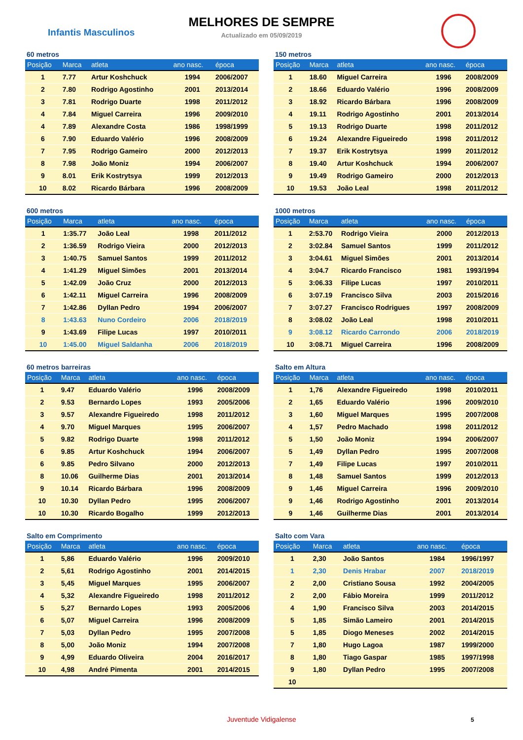MELHORES DE SEMPRE
Infantis Masculinos
Actualizado em 05/09/2019
60 metros
| Posição | Marca | atleta | ano nasc. | época |
| --- | --- | --- | --- | --- |
| 1 | 7.77 | Artur Koshchuck | 1994 | 2006/2007 |
| 2 | 7.80 | Rodrigo Agostinho | 2001 | 2013/2014 |
| 3 | 7.81 | Rodrigo Duarte | 1998 | 2011/2012 |
| 4 | 7.84 | Miguel Carreira | 1996 | 2009/2010 |
| 4 | 7.89 | Alexandre Costa | 1986 | 1998/1999 |
| 6 | 7.90 | Eduardo Valério | 1996 | 2008/2009 |
| 7 | 7.95 | Rodrigo Gameiro | 2000 | 2012/2013 |
| 8 | 7.98 | João Moniz | 1994 | 2006/2007 |
| 9 | 8.01 | Erik Kostrytsya | 1999 | 2012/2013 |
| 10 | 8.02 | Ricardo Bárbara | 1996 | 2008/2009 |
150 metros
| Posição | Marca | atleta | ano nasc. | época |
| --- | --- | --- | --- | --- |
| 1 | 18.60 | Miguel Carreira | 1996 | 2008/2009 |
| 2 | 18.66 | Eduardo Valério | 1996 | 2008/2009 |
| 3 | 18.92 | Ricardo Bárbara | 1996 | 2008/2009 |
| 4 | 19.11 | Rodrigo Agostinho | 2001 | 2013/2014 |
| 5 | 19.13 | Rodrigo Duarte | 1998 | 2011/2012 |
| 6 | 19.24 | Alexandre Figueiredo | 1998 | 2011/2012 |
| 7 | 19.37 | Erik Kostrytsya | 1999 | 2011/2012 |
| 8 | 19.40 | Artur Koshchuck | 1994 | 2006/2007 |
| 9 | 19.49 | Rodrigo Gameiro | 2000 | 2012/2013 |
| 10 | 19.53 | João Leal | 1998 | 2011/2012 |
600 metros
| Posição | Marca | atleta | ano nasc. | época |
| --- | --- | --- | --- | --- |
| 1 | 1:35.77 | João Leal | 1998 | 2011/2012 |
| 2 | 1:36.59 | Rodrigo Vieira | 2000 | 2012/2013 |
| 3 | 1:40.75 | Samuel Santos | 1999 | 2011/2012 |
| 4 | 1:41.29 | Miguel Simões | 2001 | 2013/2014 |
| 5 | 1:42.09 | João Cruz | 2000 | 2012/2013 |
| 6 | 1:42.11 | Miguel Carreira | 1996 | 2008/2009 |
| 7 | 1:42.86 | Dyllan Pedro | 1994 | 2006/2007 |
| 8 | 1:43.63 | Nuno Cordeiro | 2006 | 2018/2019 |
| 9 | 1:43.69 | Filipe Lucas | 1997 | 2010/2011 |
| 10 | 1:45.00 | Miguel Saldanha | 2006 | 2018/2019 |
1000 metros
| Posição | Marca | atleta | ano nasc. | época |
| --- | --- | --- | --- | --- |
| 1 | 2:53.70 | Rodrigo Vieira | 2000 | 2012/2013 |
| 2 | 3:02.84 | Samuel Santos | 1999 | 2011/2012 |
| 3 | 3:04.61 | Miguel Simões | 2001 | 2013/2014 |
| 4 | 3:04.7 | Ricardo Francisco | 1981 | 1993/1994 |
| 5 | 3:06.33 | Filipe Lucas | 1997 | 2010/2011 |
| 6 | 3:07.19 | Francisco Silva | 2003 | 2015/2016 |
| 7 | 3:07.27 | Francisco Rodrigues | 1997 | 2008/2009 |
| 8 | 3:08.02 | João Leal | 1998 | 2010/2011 |
| 9 | 3:08.12 | Ricardo Carrondo | 2006 | 2018/2019 |
| 10 | 3:08.71 | Miguel Carreira | 1996 | 2008/2009 |
60 metros barreiras
| Posição | Marca | atleta | ano nasc. | época |
| --- | --- | --- | --- | --- |
| 1 | 9.47 | Eduardo Valério | 1996 | 2008/2009 |
| 2 | 9.53 | Bernardo Lopes | 1993 | 2005/2006 |
| 3 | 9.57 | Alexandre Figueiredo | 1998 | 2011/2012 |
| 4 | 9.70 | Miguel Marques | 1995 | 2006/2007 |
| 5 | 9.82 | Rodrigo Duarte | 1998 | 2011/2012 |
| 6 | 9.85 | Artur Koshchuck | 1994 | 2006/2007 |
| 6 | 9.85 | Pedro Silvano | 2000 | 2012/2013 |
| 8 | 10.06 | Guilherme Dias | 2001 | 2013/2014 |
| 9 | 10.14 | Ricardo Bárbara | 1996 | 2008/2009 |
| 10 | 10.30 | Dyllan Pedro | 1995 | 2006/2007 |
| 10 | 10.30 | Ricardo Bogalho | 1999 | 2012/2013 |
Salto em Altura
| Posição | Marca | atleta | ano nasc. | época |
| --- | --- | --- | --- | --- |
| 1 | 1,76 | Alexandre Figueiredo | 1998 | 2010/2011 |
| 2 | 1,65 | Eduardo Valério | 1996 | 2009/2010 |
| 3 | 1,60 | Miguel Marques | 1995 | 2007/2008 |
| 4 | 1,57 | Pedro Machado | 1998 | 2011/2012 |
| 5 | 1,50 | João Moniz | 1994 | 2006/2007 |
| 5 | 1,49 | Dyllan Pedro | 1995 | 2007/2008 |
| 7 | 1,49 | Filipe Lucas | 1997 | 2010/2011 |
| 8 | 1,48 | Samuel Santos | 1999 | 2012/2013 |
| 9 | 1,46 | Miguel Carreira | 1996 | 2009/2010 |
| 9 | 1,46 | Rodrigo Agostinho | 2001 | 2013/2014 |
| 9 | 1,46 | Guilherme Dias | 2001 | 2013/2014 |
Salto em Comprimento
| Posição | Marca | atleta | ano nasc. | época |
| --- | --- | --- | --- | --- |
| 1 | 5,86 | Eduardo Valério | 1996 | 2009/2010 |
| 2 | 5,61 | Rodrigo Agostinho | 2001 | 2014/2015 |
| 3 | 5,45 | Miguel Marques | 1995 | 2006/2007 |
| 4 | 5,32 | Alexandre Figueiredo | 1998 | 2011/2012 |
| 5 | 5,27 | Bernardo Lopes | 1993 | 2005/2006 |
| 6 | 5,07 | Miguel Carreira | 1996 | 2008/2009 |
| 7 | 5,03 | Dyllan Pedro | 1995 | 2007/2008 |
| 8 | 5,00 | João Moniz | 1994 | 2007/2008 |
| 9 | 4,99 | Eduardo Oliveira | 2004 | 2016/2017 |
| 10 | 4,98 | André Pimenta | 2001 | 2014/2015 |
Salto com Vara
| Posição | Marca | atleta | ano nasc. | época |
| --- | --- | --- | --- | --- |
| 1 | 2,30 | João Santos | 1984 | 1996/1997 |
| 1 | 2,30 | Denis Hrabar | 2007 | 2018/2019 |
| 2 | 2,00 | Cristiano Sousa | 1992 | 2004/2005 |
| 2 | 2,00 | Fábio Moreira | 1999 | 2011/2012 |
| 4 | 1,90 | Francisco Silva | 2003 | 2014/2015 |
| 5 | 1,85 | Simão Lameiro | 2001 | 2014/2015 |
| 5 | 1,85 | Diogo Meneses | 2002 | 2014/2015 |
| 7 | 1,80 | Hugo Lagoa | 1987 | 1999/2000 |
| 8 | 1,80 | Tiago Gaspar | 1985 | 1997/1998 |
| 9 | 1,80 | Dyllan Pedro | 1995 | 2007/2008 |
| 10 | | | | |
Juventude Vidigalense 5